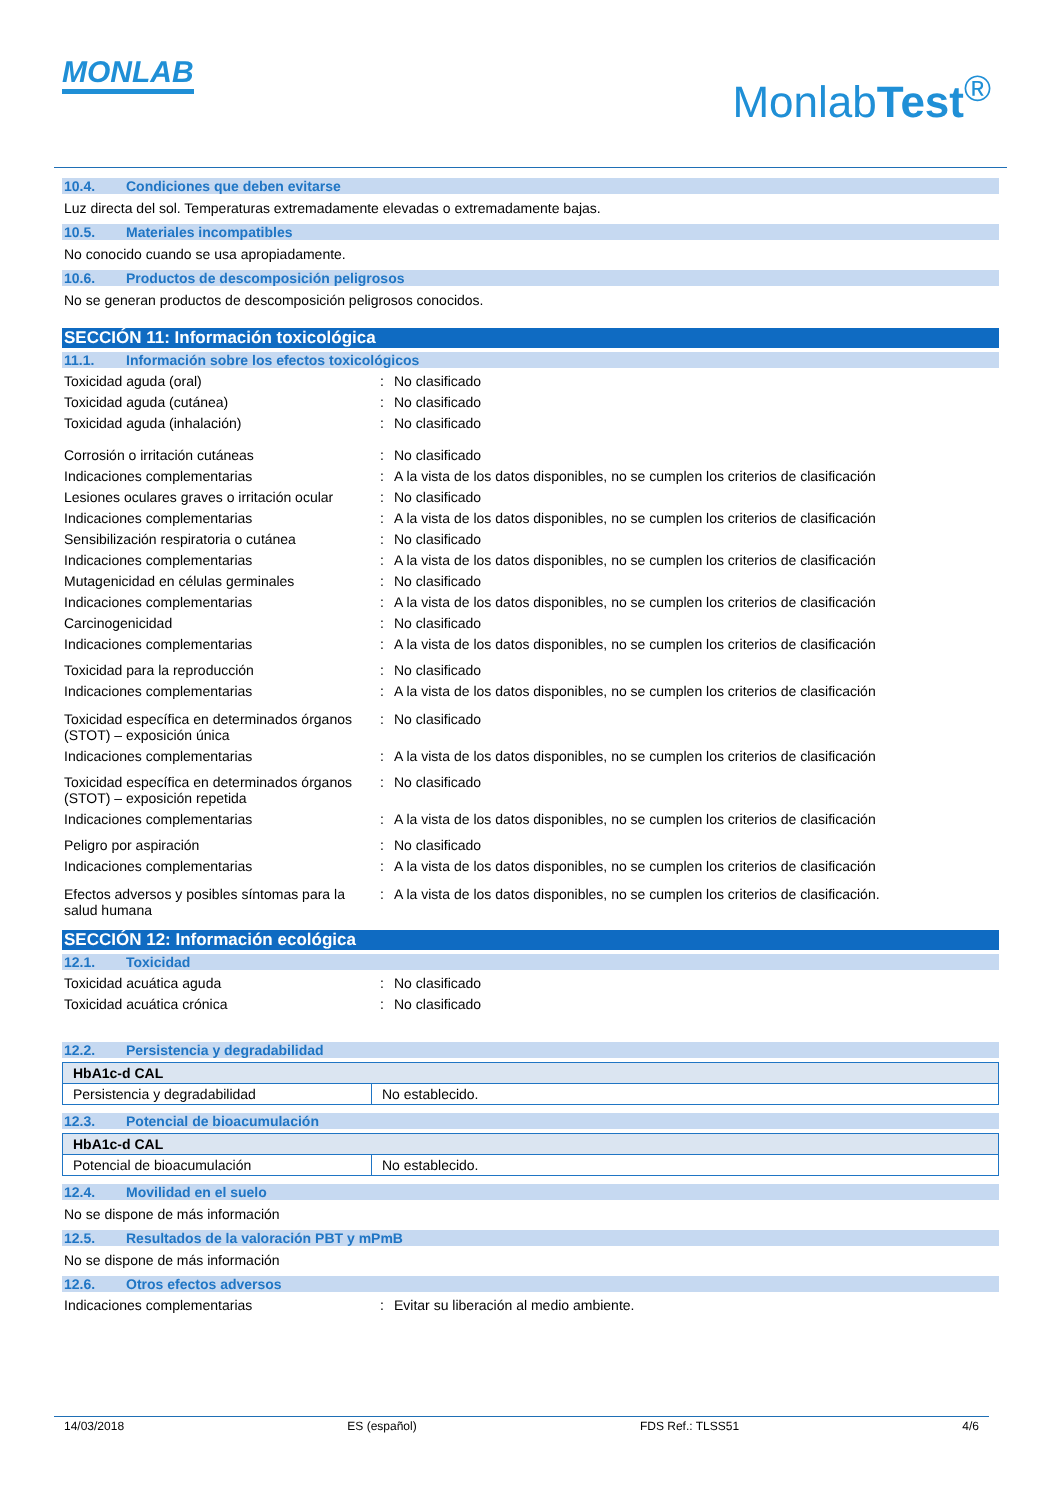MONLAB
MonlabTest<sup>®</sup>
10.4. Condiciones que deben evitarse
Luz directa del sol. Temperaturas extremadamente elevadas o extremadamente bajas.
10.5. Materiales incompatibles
No conocido cuando se usa apropiadamente.
10.6. Productos de descomposición peligrosos
No se generan productos de descomposición peligrosos conocidos.
SECCIÓN 11: Información toxicológica
11.1. Información sobre los efectos toxicológicos
Toxicidad aguda (oral) : No clasificado
Toxicidad aguda (cutánea) : No clasificado
Toxicidad aguda (inhalación) : No clasificado
Corrosión o irritación cutáneas : No clasificado
Indicaciones complementarias : A la vista de los datos disponibles, no se cumplen los criterios de clasificación
Lesiones oculares graves o irritación ocular
: No clasificado
Indicaciones complementarias : A la vista de los datos disponibles, no se cumplen los criterios de clasificación
Sensibilización respiratoria o cutánea
: No clasificado
Indicaciones complementarias : A la vista de los datos disponibles, no se cumplen los criterios de clasificación
Mutagenicidad en células germinales : No clasificado
Indicaciones complementarias : A la vista de los datos disponibles, no se cumplen los criterios de clasificación
Carcinogenicidad : No clasificado
Indicaciones complementarias : A la vista de los datos disponibles, no se cumplen los criterios de clasificación
Toxicidad para la reproducción : No clasificado
Indicaciones complementarias : A la vista de los datos disponibles, no se cumplen los criterios de clasificación
Toxicidad específica en determinados órganos (STOT) – exposición única
: No clasificado
Indicaciones complementarias : A la vista de los datos disponibles, no se cumplen los criterios de clasificación
Toxicidad específica en determinados órganos (STOT) – exposición repetida
: No clasificado
Indicaciones complementarias : A la vista de los datos disponibles, no se cumplen los criterios de clasificación
Peligro por aspiración : No clasificado
Indicaciones complementarias : A la vista de los datos disponibles, no se cumplen los criterios de clasificación
Efectos adversos y posibles síntomas para la salud humana
: A la vista de los datos disponibles, no se cumplen los criterios de clasificación.
SECCIÓN 12: Información ecológica
12.1. Toxicidad
Toxicidad acuática aguda : No clasificado
Toxicidad acuática crónica : No clasificado
12.2. Persistencia y degradabilidad
| HbA1c-d CAL | |
| Persistencia y degradabilidad | No establecido. |
12.3. Potencial de bioacumulación
| HbA1c-d CAL | |
| Potencial de bioacumulación | No establecido. |
12.4. Movilidad en el suelo
No se dispone de más información
12.5. Resultados de la valoración PBT y mPmB
No se dispone de más información
12.6. Otros efectos adversos
Indicaciones complementarias : Evitar su liberación al medio ambiente.
14/03/2018 ES (español) FDS Ref.: TLSS51 4/6